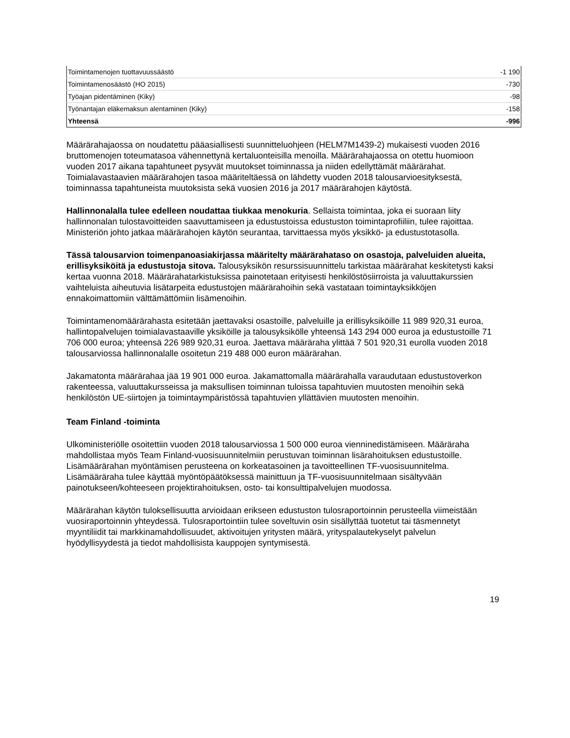| Toimintamenojen tuottavuussäästö | -1 190 |
| Toimintamenosäästö (HO 2015) | -730 |
| Työajan pidentäminen (Kiky) | -98 |
| Työnantajan eläkemaksun alentaminen (Kiky) | -158 |
| Yhteensä | -996 |
Määrärahajaossa on noudatettu pääasiallisesti suunnitteluohjeen (HELM7M1439-2) mukaisesti vuoden 2016 bruttomenojen toteumatasoa vähennettynä kertaluonteisilla menoilla. Määrärahajaossa on otettu huomioon vuoden 2017 aikana tapahtuneet pysyvät muutokset toiminnassa ja niiden edellyttämät määrärahat. Toimialavastaavien määrärahojen tasoa määriteltäessä on lähdetty vuoden 2018 talousarvioesityksestä, toiminnassa tapahtuneista muutoksista sekä vuosien 2016 ja 2017 määrärahojen käytöstä.
Hallinnonalalla tulee edelleen noudattaa tiukkaa menokuria. Sellaista toimintaa, joka ei suoraan liity hallinnonalan tulostavoitteiden saavuttamiseen ja edustustoissa edustuston toimintaprofiiliin, tulee rajoittaa. Ministeriön johto jatkaa määrärahojen käytön seurantaa, tarvittaessa myös yksikkö- ja edustustotasolla.
Tässä talousarvion toimenpanoasiakirjassa määritelty määrärahataso on osastoja, palveluiden alueita, erillisyksiköitä ja edustustoja sitova. Talousyksikön resurssisuunnittelu tarkistaa määrärahat keskitetysti kaksi kertaa vuonna 2018. Määrärahatarkistuksissa painotetaan erityisesti henkilöstösiirroista ja valuuttakurssien vaihteluista aiheutuvia lisätarpeita edustustojen määrärahoihin sekä vastataan toimintayksikköjen ennakoimattomiin välttämättömiin lisämenoihin.
Toimintamenomäärärahasta esitetään jaettavaksi osastoille, palveluille ja erillisyksiköille 11 989 920,31 euroa, hallintopalvelujen toimialavastaaville yksiköille ja talousyksikölle yhteensä 143 294 000 euroa ja edustustoille 71 706 000 euroa; yhteensä 226 989 920,31 euroa. Jaettava määräraha ylittää 7 501 920,31 eurolla vuoden 2018 talousarviossa hallinnonalalle osoitetun 219 488 000 euron määrärahan.
Jakamatonta määrärahaa jää 19 901 000 euroa. Jakamattomalla määrärahalla varaudutaan edustustoverkon rakenteessa, valuuttakursseissa ja maksullisen toiminnan tuloissa tapahtuvien muutosten menoihin sekä henkilöstön UE-siirtojen ja toimintaympäristössä tapahtuvien yllättävien muutosten menoihin.
Team Finland -toiminta
Ulkoministeriölle osoitettiin vuoden 2018 talousarviossa 1 500 000 euroa vienninedistämiseen. Määräraha mahdollistaa myös Team Finland-vuosisuunnitelmiin perustuvan toiminnan lisärahoituksen edustustoille. Lisämäärärahan myöntämisen perusteena on korkeatasoinen ja tavoitteellinen TF-vuosisuunnitelma. Lisämääräraha tulee käyttää myöntöpäätöksessä mainittuun ja TF-vuosisuunnitelmaan sisältyvään painotukseen/kohteeseen projektirahoituksen, osto- tai konsulttipalvelujen muodossa.
Määrärahan käytön tuloksellisuutta arvioidaan erikseen edustuston tulosraportoinnin perusteella viimeistään vuosiraportoinnin yhteydessä. Tulosraportointiin tulee soveltuvin osin sisällyttää tuotetut tai täsmennetyt myyntiliidit tai markkinamahdollisuudet, aktivoitujen yritysten määrä, yrityspalautekyselyt palvelun hyödyllisyydestä ja tiedot mahdollisista kauppojen syntymisestä.
19